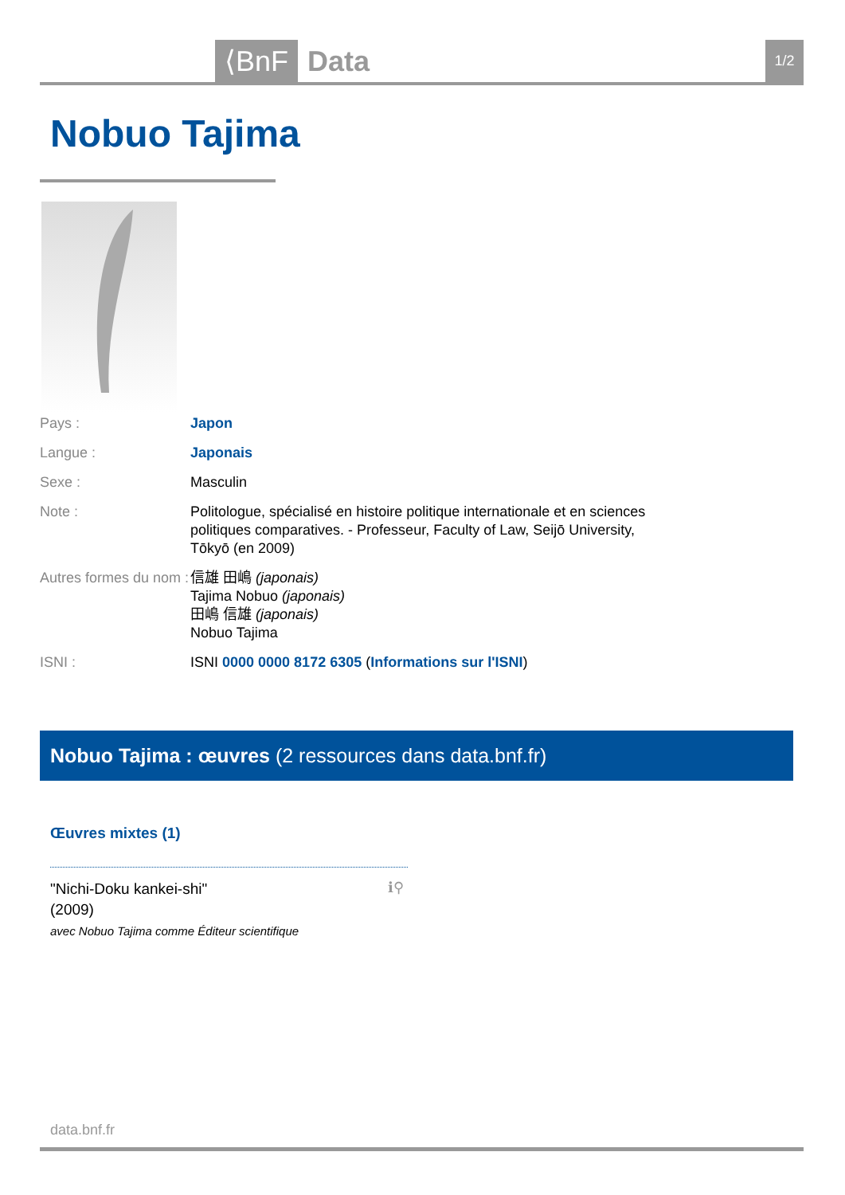⟨BnF Data 1/2
Nobuo Tajima
Pays : Japon
Langue : Japonais
Sexe : Masculin
Note : Politologue, spécialisé en histoire politique internationale et en sciences politiques comparatives. - Professeur, Faculty of Law, Seijō University, Tōkyō (en 2009)
Autres formes du nom : 信雄 田嶋 (japonais)
Tajima Nobuo (japonais)
田嶋 信雄 (japonais)
Nobuo Tajima
ISNI : ISNI 0000 0000 8172 6305 (Informations sur l'ISNI)
Nobuo Tajima : œuvres (2 ressources dans data.bnf.fr)
Œuvres mixtes (1)
"Nichi-Doku kankei-shi"
(2009)
avec Nobuo Tajima comme Éditeur scientifique
ℹ⚲
data.bnf.fr